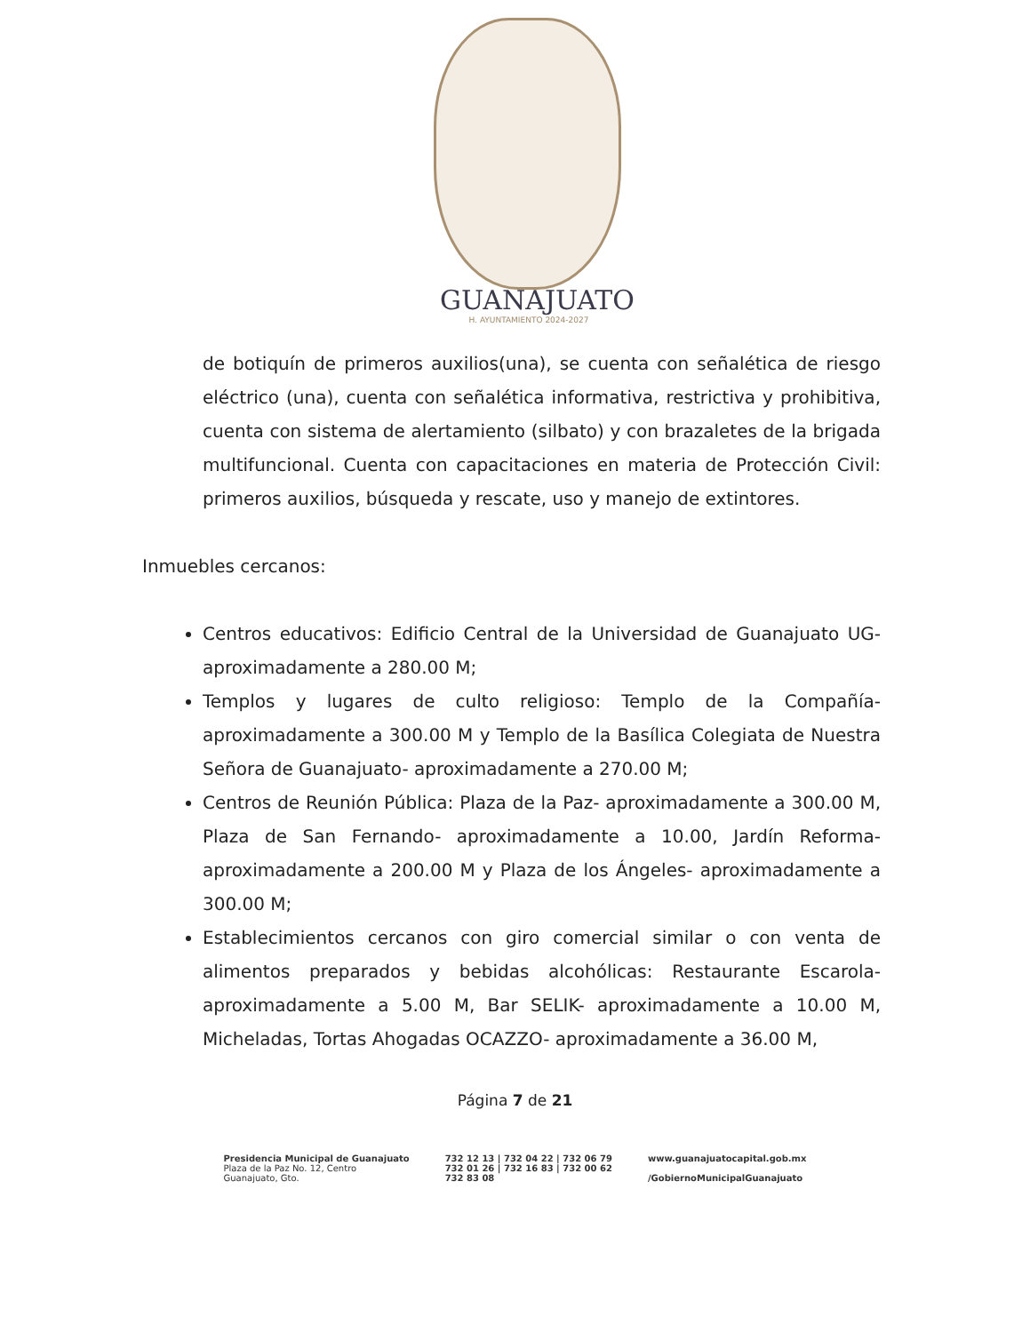GUANAJUATO
H. AYUNTAMIENTO 2024-2027
de botiquín de primeros auxilios(una), se cuenta con señalética de riesgo eléctrico (una), cuenta con señalética informativa, restrictiva y prohibitiva, cuenta con sistema de alertamiento (silbato) y con brazaletes de la brigada multifuncional. Cuenta con capacitaciones en materia de Protección Civil: primeros auxilios, búsqueda y rescate, uso y manejo de extintores.
Inmuebles cercanos:
Centros educativos: Edificio Central de la Universidad de Guanajuato UG- aproximadamente a 280.00 M;
Templos y lugares de culto religioso: Templo de la Compañía- aproximadamente a 300.00 M y Templo de la Basílica Colegiata de Nuestra Señora de Guanajuato- aproximadamente a 270.00 M;
Centros de Reunión Pública: Plaza de la Paz- aproximadamente a 300.00 M, Plaza de San Fernando- aproximadamente a 10.00, Jardín Reforma- aproximadamente a 200.00 M y Plaza de los Ángeles- aproximadamente a 300.00 M;
Establecimientos cercanos con giro comercial similar o con venta de alimentos preparados y bebidas alcohólicas: Restaurante Escarola- aproximadamente a 5.00 M, Bar SELIK- aproximadamente a 10.00 M, Micheladas, Tortas Ahogadas OCAZZO- aproximadamente a 36.00 M,
Página 7 de 21
Presidencia Municipal de Guanajuato
Plaza de la Paz No. 12, Centro
Guanajuato, Gto.
732 12 13 | 732 04 22 | 732 06 79
732 01 26 | 732 16 83 | 732 00 62
732 83 08
www.guanajuatocapital.gob.mx
/GobiernoMunicipalGuanajuato